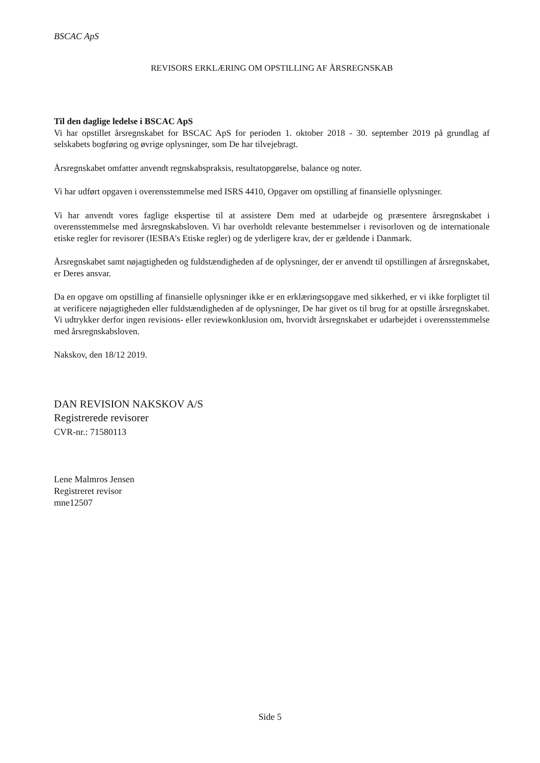BSCAC ApS
REVISORS ERKLÆRING OM OPSTILLING AF ÅRSREGNSKAB
Til den daglige ledelse i BSCAC ApS
Vi har opstillet årsregnskabet for BSCAC ApS for perioden 1. oktober 2018 - 30. september 2019 på grundlag af selskabets bogføring og øvrige oplysninger, som De har tilvejebragt.
Årsregnskabet omfatter anvendt regnskabspraksis, resultatopgørelse, balance og noter.
Vi har udført opgaven i overensstemmelse med ISRS 4410, Opgaver om opstilling af finansielle oplysninger.
Vi har anvendt vores faglige ekspertise til at assistere Dem med at udarbejde og præsentere årsregnskabet i overensstemmelse med årsregnskabsloven. Vi har overholdt relevante bestemmelser i revisorloven og de internationale etiske regler for revisorer (IESBA's Etiske regler) og de yderligere krav, der er gældende i Danmark.
Årsregnskabet samt nøjagtigheden og fuldstændigheden af de oplysninger, der er anvendt til opstillingen af årsregnskabet, er Deres ansvar.
Da en opgave om opstilling af finansielle oplysninger ikke er en erklæringsopgave med sikkerhed, er vi ikke forpligtet til at verificere nøjagtigheden eller fuldstændigheden af de oplysninger, De har givet os til brug for at opstille årsregnskabet. Vi udtrykker derfor ingen revisions- eller reviewkonklusion om, hvorvidt årsregnskabet er udarbejdet i overensstemmelse med årsregnskabsloven.
Nakskov, den 18/12 2019.
DAN REVISION NAKSKOV A/S
Registrerede revisorer
CVR-nr.: 71580113
Lene Malmros Jensen
Registreret revisor
mne12507
Side 5